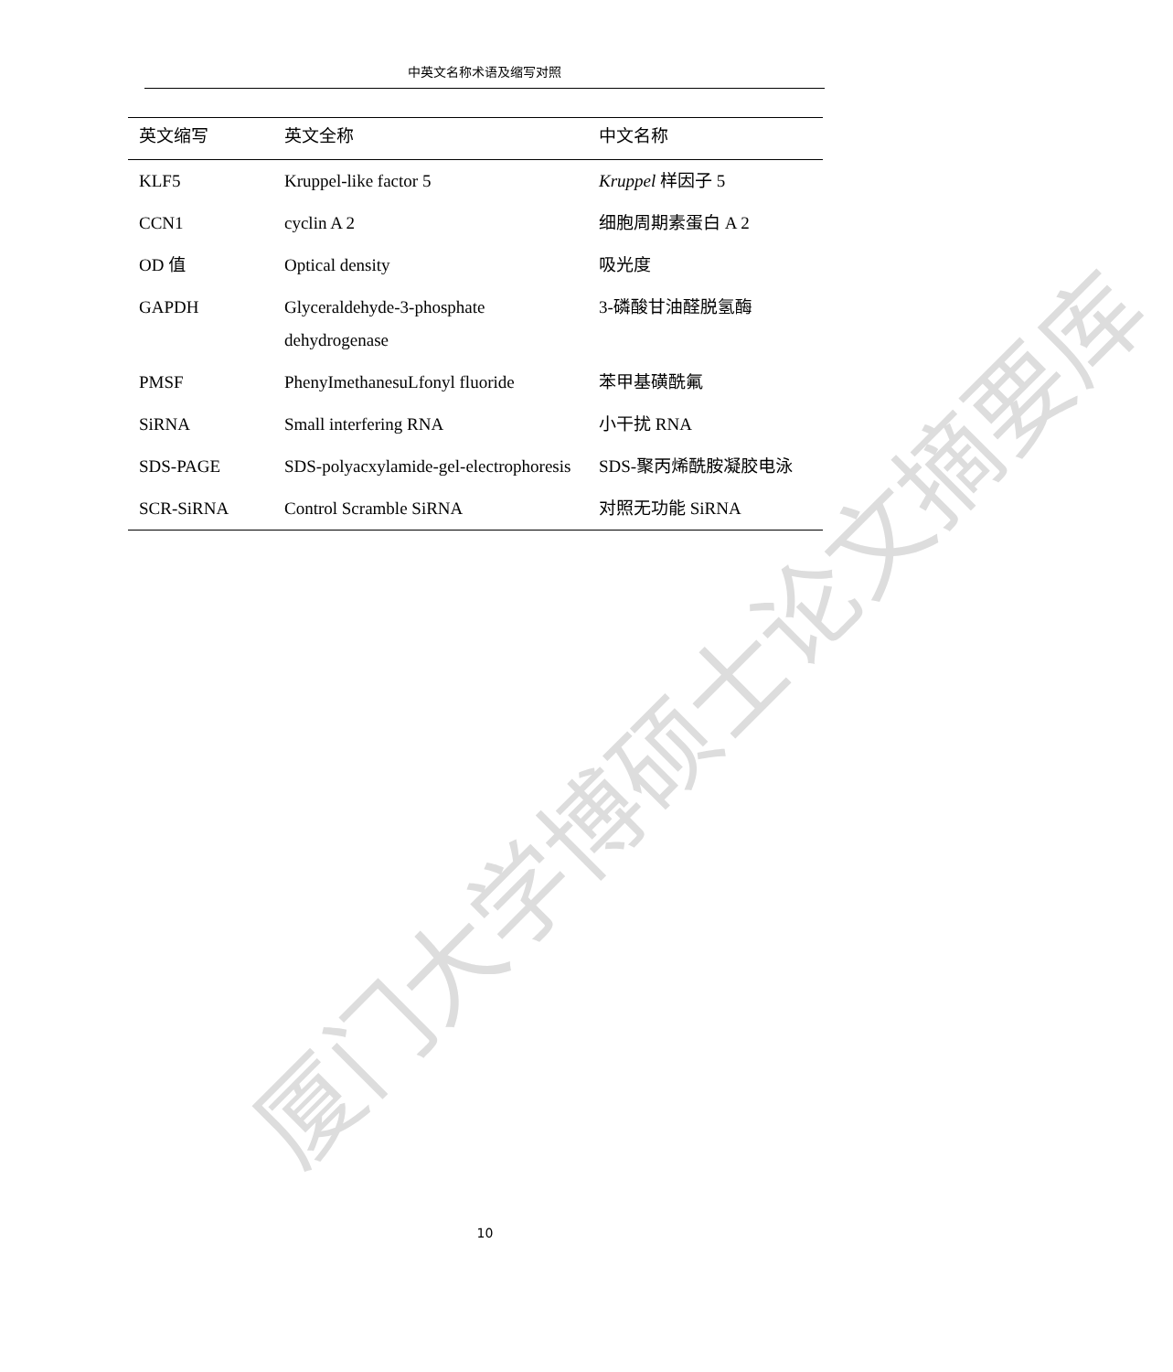厦门大学博硕士论文摘要库
中英文名称术语及缩写对照
| 英文缩写 | 英文全称 | 中文名称 |
| --- | --- | --- |
| KLF5 | Kruppel-like factor 5 | Kruppel 样因子 5 |
| CCN1 | cyclin A 2 | 细胞周期素蛋白 A 2 |
| OD 值 | Optical density | 吸光度 |
| GAPDH | Glyceraldehyde-3-phosphate dehydrogenase | 3-磷酸甘油醛脱氢酶 |
| PMSF | PhenyImethanesuLfonyl fluoride | 苯甲基磺酰氟 |
| SiRNA | Small interfering RNA | 小干扰 RNA |
| SDS-PAGE | SDS-polyacxylamide-gel-electrophoresis | SDS-聚丙烯酰胺凝胶电泳 |
| SCR-SiRNA | Control Scramble SiRNA | 对照无功能 SiRNA |
10